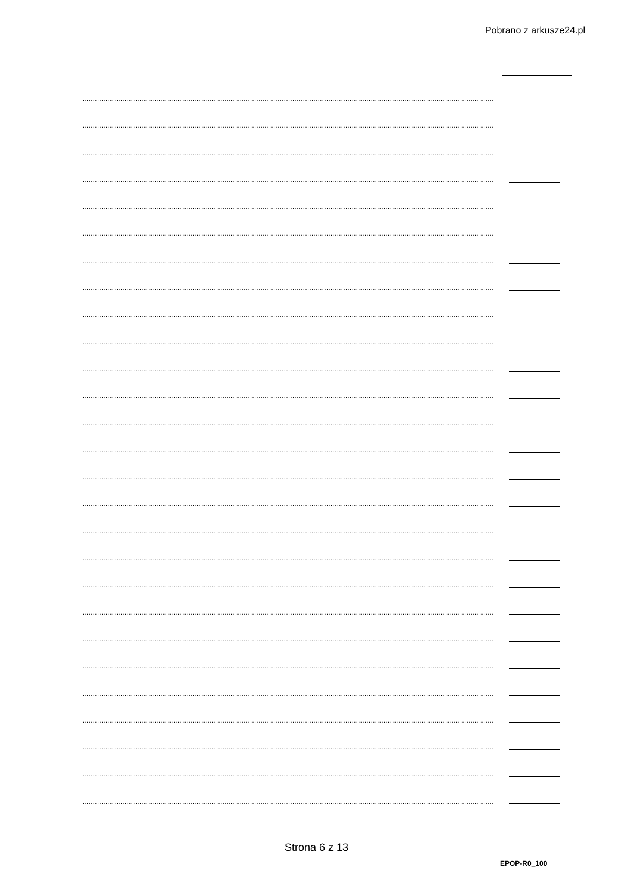Pobrano z arkusze24.pl
....................................................................................................................................................................................................................
....................................................................................................................................................................................................................
....................................................................................................................................................................................................................
....................................................................................................................................................................................................................
....................................................................................................................................................................................................................
....................................................................................................................................................................................................................
....................................................................................................................................................................................................................
....................................................................................................................................................................................................................
....................................................................................................................................................................................................................
....................................................................................................................................................................................................................
....................................................................................................................................................................................................................
....................................................................................................................................................................................................................
....................................................................................................................................................................................................................
....................................................................................................................................................................................................................
....................................................................................................................................................................................................................
....................................................................................................................................................................................................................
....................................................................................................................................................................................................................
....................................................................................................................................................................................................................
....................................................................................................................................................................................................................
....................................................................................................................................................................................................................
....................................................................................................................................................................................................................
....................................................................................................................................................................................................................
....................................................................................................................................................................................................................
....................................................................................................................................................................................................................
....................................................................................................................................................................................................................
....................................................................................................................................................................................................................
....................................................................................................................................................................................................................
Strona 6 z 13
EPOP-R0_100